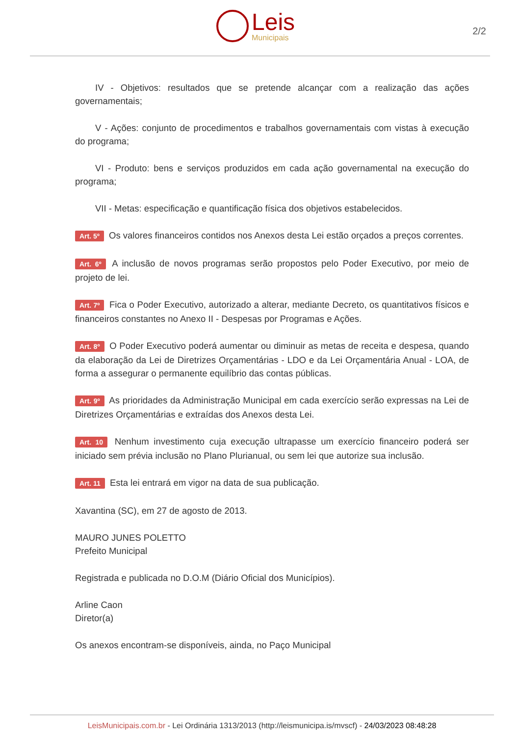Leis
Municipais
2/2
IV - Objetivos: resultados que se pretende alcançar com a realização das ações governamentais;
V - Ações: conjunto de procedimentos e trabalhos governamentais com vistas à execução do programa;
VI - Produto: bens e serviços produzidos em cada ação governamental na execução do programa;
VII - Metas: especificação e quantificação física dos objetivos estabelecidos.
Art. 5º Os valores financeiros contidos nos Anexos desta Lei estão orçados a preços correntes.
Art. 6º A inclusão de novos programas serão propostos pelo Poder Executivo, por meio de projeto de lei.
Art. 7º Fica o Poder Executivo, autorizado a alterar, mediante Decreto, os quantitativos físicos e financeiros constantes no Anexo II - Despesas por Programas e Ações.
Art. 8º O Poder Executivo poderá aumentar ou diminuir as metas de receita e despesa, quando da elaboração da Lei de Diretrizes Orçamentárias - LDO e da Lei Orçamentária Anual - LOA, de forma a assegurar o permanente equilíbrio das contas públicas.
Art. 9º As prioridades da Administração Municipal em cada exercício serão expressas na Lei de Diretrizes Orçamentárias e extraídas dos Anexos desta Lei.
Art. 10 Nenhum investimento cuja execução ultrapasse um exercício financeiro poderá ser iniciado sem prévia inclusão no Plano Plurianual, ou sem lei que autorize sua inclusão.
Art. 11 Esta lei entrará em vigor na data de sua publicação.
Xavantina (SC), em 27 de agosto de 2013.
MAURO JUNES POLETTO
Prefeito Municipal
Registrada e publicada no D.O.M (Diário Oficial dos Municípios).
Arline Caon
Diretor(a)
Os anexos encontram-se disponíveis, ainda, no Paço Municipal
LeisMunicipais.com.br - Lei Ordinária 1313/2013 (http://leismunicipa.is/mvscf) - 24/03/2023 08:48:28